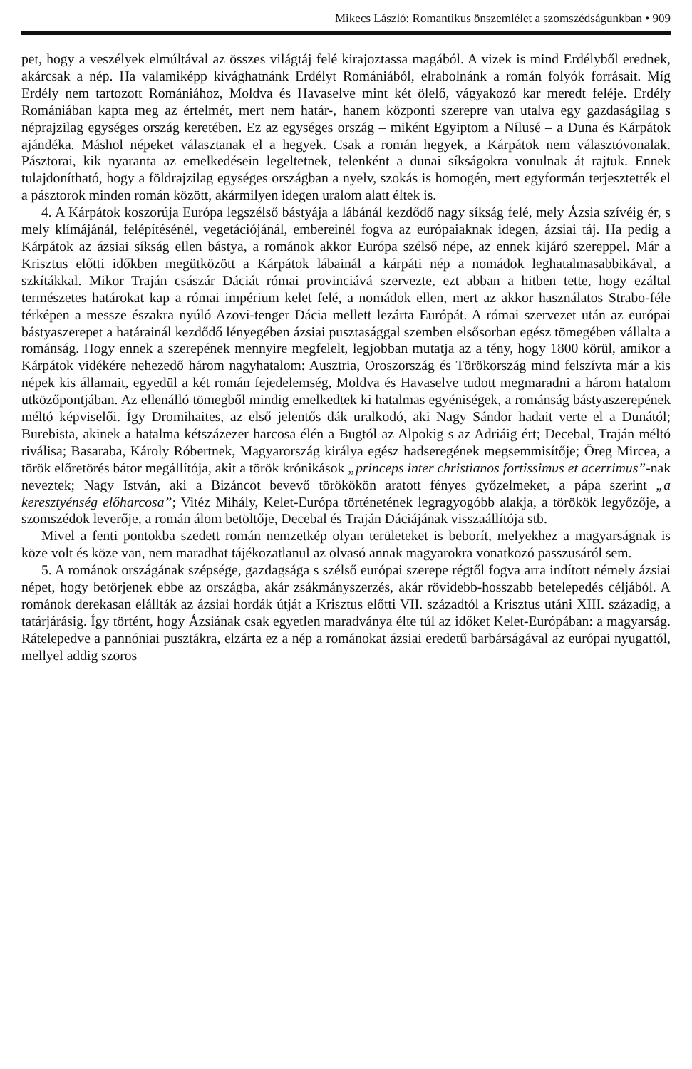Mikecs László: Romantikus önszemlélet a szomszédságunkban • 909
pet, hogy a veszélyek elmúltával az összes világtáj felé kirajoztassa magából. A vizek is mind Erdélyből erednek, akárcsak a nép. Ha valamiképp kivághatnánk Erdélyt Romániából, elrabolnánk a román folyók forrásait. Míg Erdély nem tartozott Romániához, Moldva és Havaselve mint két ölelő, vágyakozó kar meredt feléje. Erdély Romániában kapta meg az értelmét, mert nem határ-, hanem központi szerepre van utalva egy gazdaságilag s néprajzilag egységes ország keretében. Ez az egységes ország – miként Egyiptom a Nílusé – a Duna és Kárpátok ajándéka. Máshol népeket választanak el a hegyek. Csak a román hegyek, a Kárpátok nem választóvonalak. Pásztorai, kik nyaranta az emelkedésein legeltetnek, telenként a dunai síkságokra vonulnak át rajtuk. Ennek tulajdonítható, hogy a földrajzilag egységes országban a nyelv, szokás is homogén, mert egyformán terjesztették el a pásztorok minden román között, akármilyen idegen uralom alatt éltek is.
4. A Kárpátok koszorúja Európa legszélső bástyája a lábánál kezdődő nagy síkság felé, mely Ázsia szívéig ér, s mely klímájánál, felépítésénél, vegetációjánál, embereinél fogva az európaiaknak idegen, ázsiai táj. Ha pedig a Kárpátok az ázsiai síkság ellen bástya, a románok akkor Európa szélső népe, az ennek kijáró szereppel. Már a Krisztus előtti időkben megütközött a Kárpátok lábainál a kárpáti nép a nomádok leghatalmasabbikával, a szkítákkal. Mikor Traján császár Dáciát római provinciává szervezte, ezt abban a hitben tette, hogy ezáltal természetes határokat kap a római impérium kelet felé, a nomádok ellen, mert az akkor használatos Strabo-féle térképen a messze északra nyúló Azovi-tenger Dácia mellett lezárta Európát. A római szervezet után az európai bástyaszerepet a határainál kezdődő lényegében ázsiai pusztasággal szemben elsősorban egész tömegében vállalta a románság. Hogy ennek a szerepének mennyire megfelelt, legjobban mutatja az a tény, hogy 1800 körül, amikor a Kárpátok vidékére nehezedő három nagyhatalom: Ausztria, Oroszország és Törökország mind felszívta már a kis népek kis államait, egyedül a két román fejedelemség, Moldva és Havaselve tudott megmaradni a három hatalom ütközőpontjában. Az ellenálló tömegből mindig emelkedtek ki hatalmas egyéniségek, a románság bástyaszerepének méltó képviselői. Így Dromihaites, az első jelentős dák uralkodó, aki Nagy Sándor hadait verte el a Dunától; Burebista, akinek a hatalma kétszázezer harcosa élén a Bugtól az Alpokig s az Adriáig ért; Decebal, Traján méltó riválisa; Basaraba, Károly Róbertnek, Magyarország királya egész hadseregének megsemmisítője; Öreg Mircea, a török előretörés bátor megállítója, akit a török krónikások „princeps inter christianos fortissimus et acerrimus”-nak neveztek; Nagy István, aki a Bizáncot bevevő törökökön aratott fényes győzelmeket, a pápa szerint „a keresztyénség előharcosa”; Vitéz Mihály, Kelet-Európa történetének legragyogóbb alakja, a törökök legyőzője, a szomszédok leverője, a román álom betöltője, Decebal és Traján Dáciájának visszaállítója stb.
Mivel a fenti pontokba szedett román nemzetkép olyan területeket is beborít, melyekhez a magyarságnak is köze volt és köze van, nem maradhat tájékozatlanul az olvasó annak magyarokra vonatkozó passzusáról sem.
5. A románok országának szépsége, gazdagsága s szélső európai szerepe régtől fogva arra indított némely ázsiai népet, hogy betörjenek ebbe az országba, akár zsákmányszerzés, akár rövidebb-hosszabb betelepedés céljából. A románok derekasan elállták az ázsiai hordák útját a Krisztus előtti VII. századtól a Krisztus utáni XIII. századig, a tatárjárásig. Így történt, hogy Ázsiának csak egyetlen maradványa élte túl az időket Kelet-Európában: a magyarság. Rátelepedve a pannóniai pusztákra, elzárta ez a nép a románokat ázsiai eredetű barbárságával az európai nyugattól, mellyel addig szoros